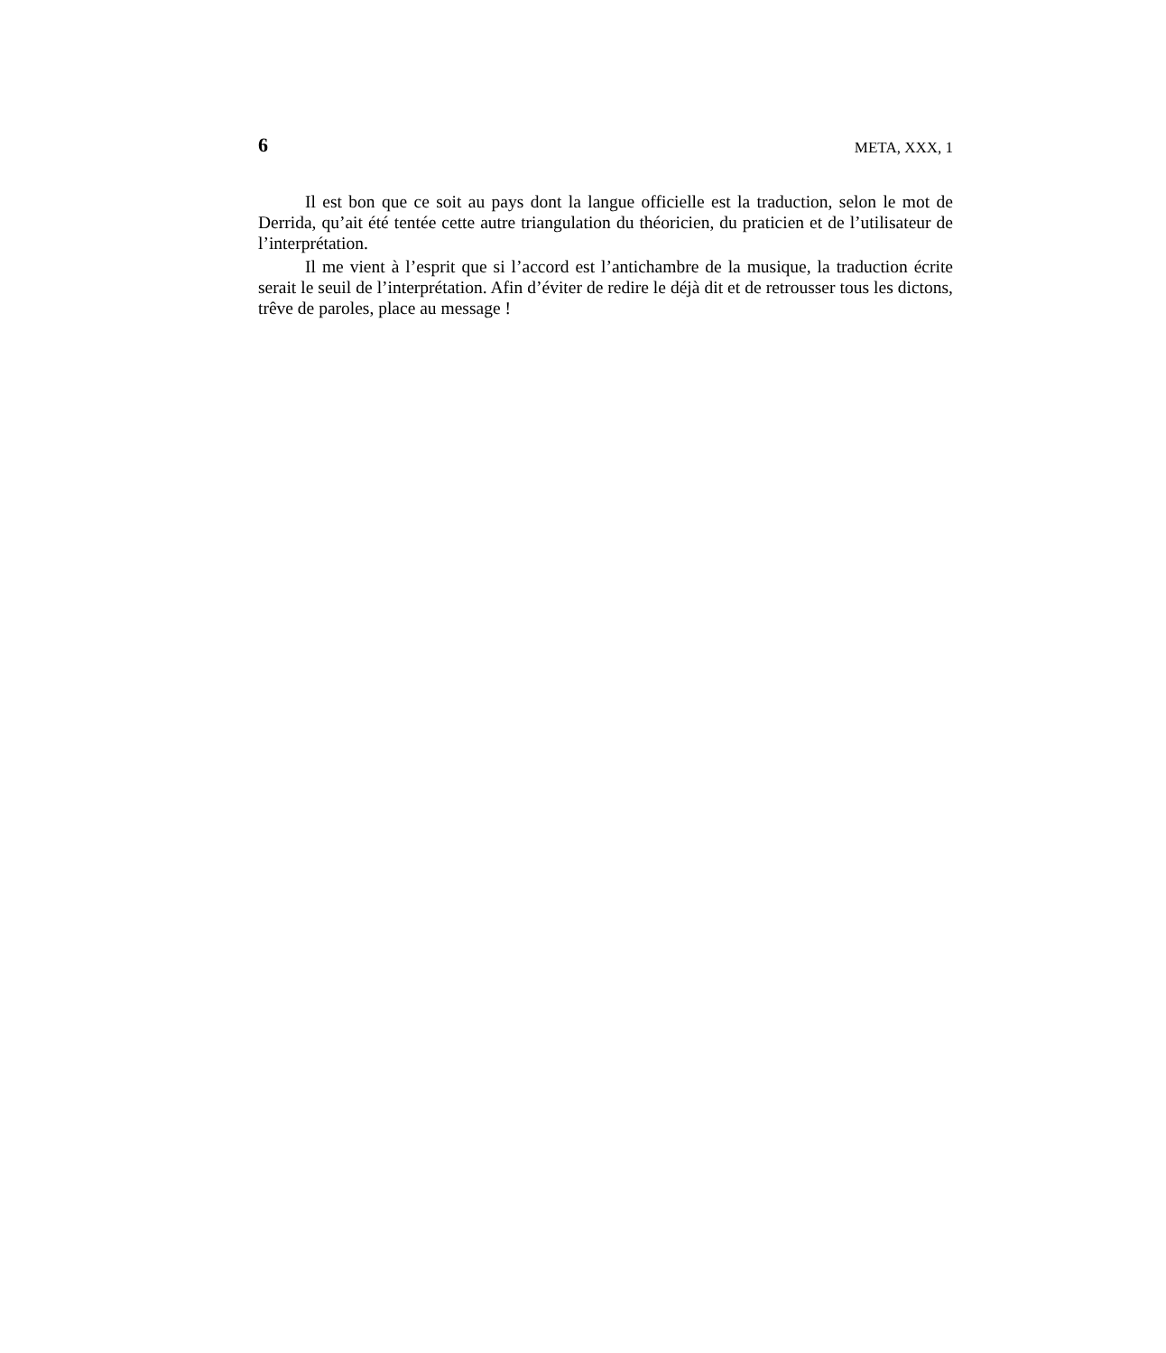6 META, XXX, 1
Il est bon que ce soit au pays dont la langue officielle est la traduction, selon le mot de Derrida, qu’ait été tentée cette autre triangulation du théoricien, du praticien et de l’utilisateur de l’interprétation.
Il me vient à l’esprit que si l’accord est l’antichambre de la musique, la traduction écrite serait le seuil de l’interprétation. Afin d’éviter de redire le déjà dit et de retrousser tous les dictons, trêve de paroles, place au message !